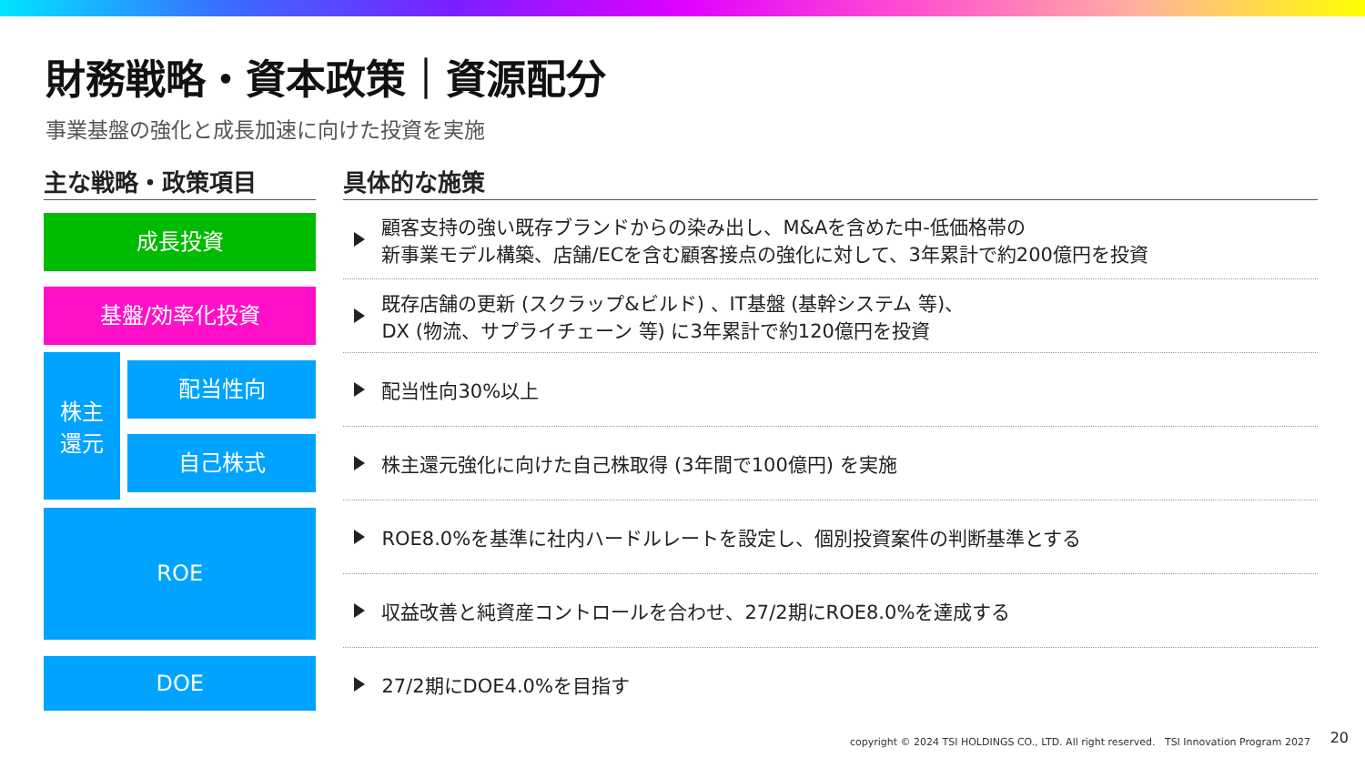財務戦略・資本政策｜資源配分
事業基盤の強化と成長加速に向けた投資を実施
| 主な戦略・政策項目 | | | 具体的な施策 |
| --- | --- | --- | --- |
| 成長投資 | | | 顧客支持の強い既存ブランドからの染み出し、M&Aを含めた中-低価格帯の 新事業モデル構築、店舗/ECを含む顧客接点の強化に対して、3年累計で約200億円を投資 |
| 基盤/効率化投資 | | | 既存店舗の更新 (スクラップ&ビルド) 、IT基盤 (基幹システム 等)、 DX (物流、サプライチェーン 等) に3年累計で約120億円を投資 |
| 株主 還元 | 配当性向 | | 配当性向30%以上 |
| | 自己株式 | | 株主還元強化に向けた自己株取得 (3年間で100億円) を実施 |
| ROE | | | ROE8.0%を基準に社内ハードルレートを設定し、個別投資案件の判断基準とする |
| | | | 収益改善と純資産コントロールを合わせ、27/2期にROE8.0%を達成する |
| DOE | | | 27/2期にDOE4.0%を目指す |
copyright © 2024 TSI HOLDINGS CO., LTD. All right reserved. TSI Innovation Program 2027
20